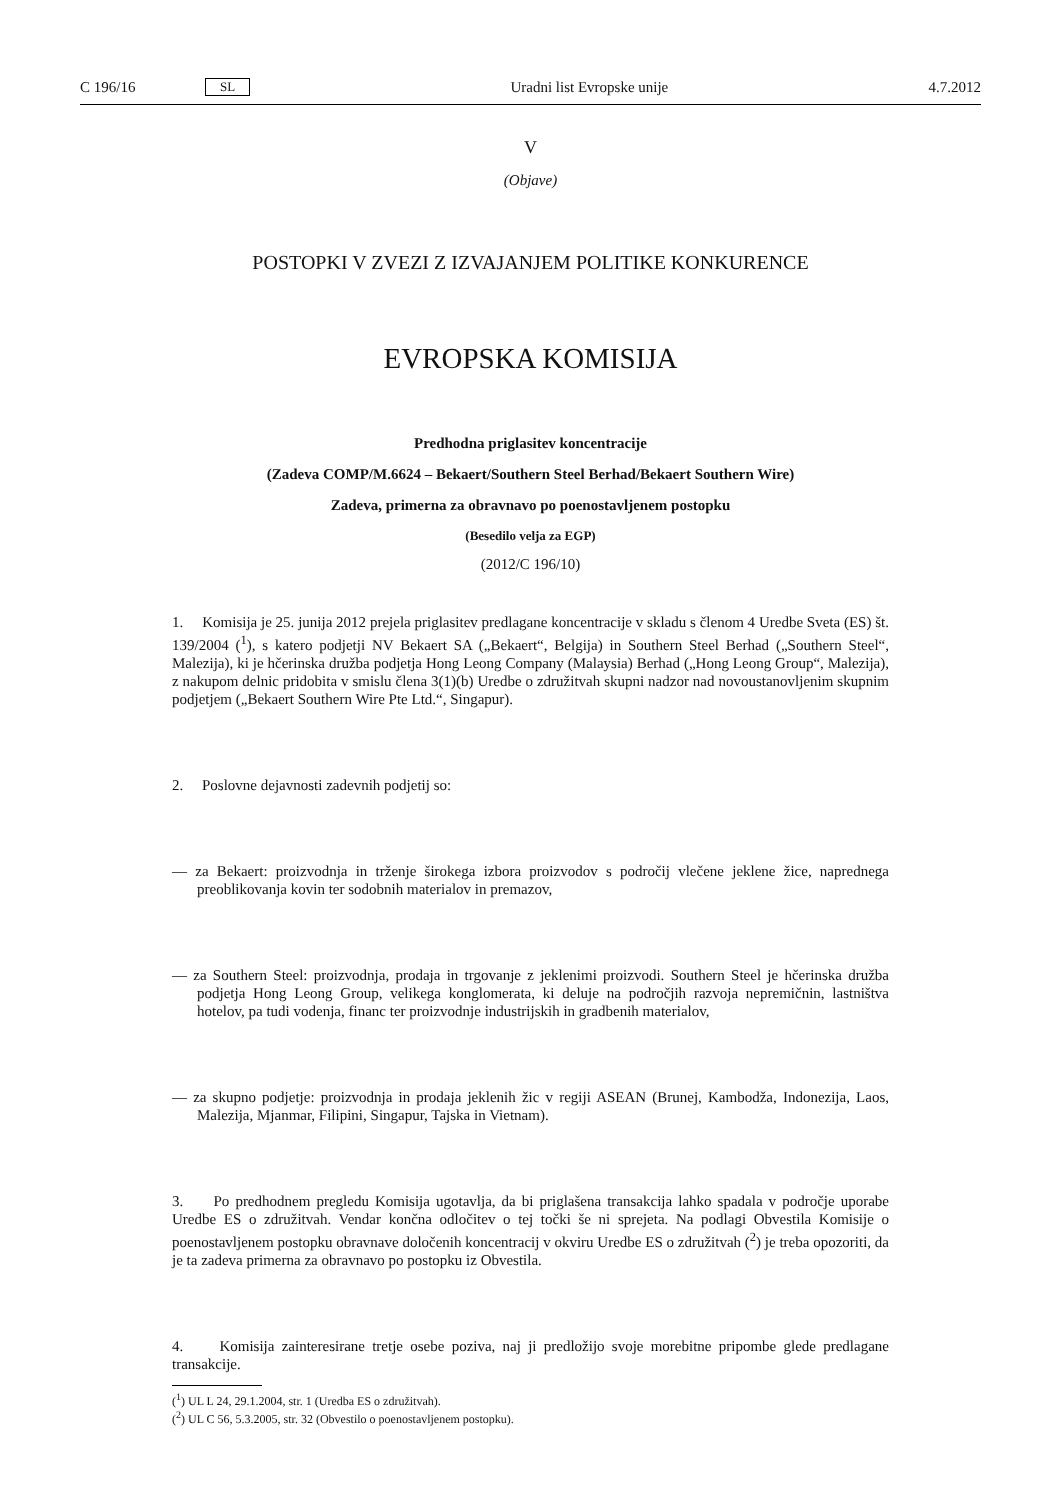C 196/16 SL Uradni list Evropske unije 4.7.2012
V
(Objave)
POSTOPKI V ZVEZI Z IZVAJANJEM POLITIKE KONKURENCE
EVROPSKA KOMISIJA
Predhodna priglasitev koncentracije
(Zadeva COMP/M.6624 – Bekaert/Southern Steel Berhad/Bekaert Southern Wire)
Zadeva, primerna za obravnavo po poenostavljenem postopku
(Besedilo velja za EGP)
(2012/C 196/10)
1. Komisija je 25. junija 2012 prejela priglasitev predlagane koncentracije v skladu s členom 4 Uredbe Sveta (ES) št. 139/2004 (<sup>1</sup>), s katero podjetji NV Bekaert SA („Bekaert“, Belgija) in Southern Steel Berhad („Southern Steel“, Malezija), ki je hčerinska družba podjetja Hong Leong Company (Malaysia) Berhad („Hong Leong Group“, Malezija), z nakupom delnic pridobita v smislu člena 3(1)(b) Uredbe o združitvah skupni nadzor nad novoustanovljenim skupnim podjetjem („Bekaert Southern Wire Pte Ltd.“, Singapur).
2. Poslovne dejavnosti zadevnih podjetij so:
— za Bekaert: proizvodnja in trženje širokega izbora proizvodov s področij vlečene jeklene žice, napred­nega preoblikovanja kovin ter sodobnih materialov in premazov,
— za Southern Steel: proizvodnja, prodaja in trgovanje z jeklenimi proizvodi. Southern Steel je hčerinska družba podjetja Hong Leong Group, velikega konglomerata, ki deluje na področjih razvoja nepremičnin, lastništva hotelov, pa tudi vodenja, financ ter proizvodnje industrijskih in gradbenih materialov,
— za skupno podjetje: proizvodnja in prodaja jeklenih žic v regiji ASEAN (Brunej, Kambodža, Indonezija, Laos, Malezija, Mjanmar, Filipini, Singapur, Tajska in Vietnam).
3. Po predhodnem pregledu Komisija ugotavlja, da bi priglašena transakcija lahko spadala v področje uporabe Uredbe ES o združitvah. Vendar končna odločitev o tej točki še ni sprejeta. Na podlagi Obvestila Komisije o poenostavljenem postopku obravnave določenih koncentracij v okviru Uredbe ES o združit­vah (<sup>2</sup>) je treba opozoriti, da je ta zadeva primerna za obravnavo po postopku iz Obvestila.
4. Komisija zainteresirane tretje osebe poziva, naj ji predložijo svoje morebitne pripombe glede pred­lagane transakcije.
(<sup>1</sup>) UL L 24, 29.1.2004, str. 1 (Uredba ES o združitvah).
(<sup>2</sup>) UL C 56, 5.3.2005, str. 32 (Obvestilo o poenostavljenem postopku).